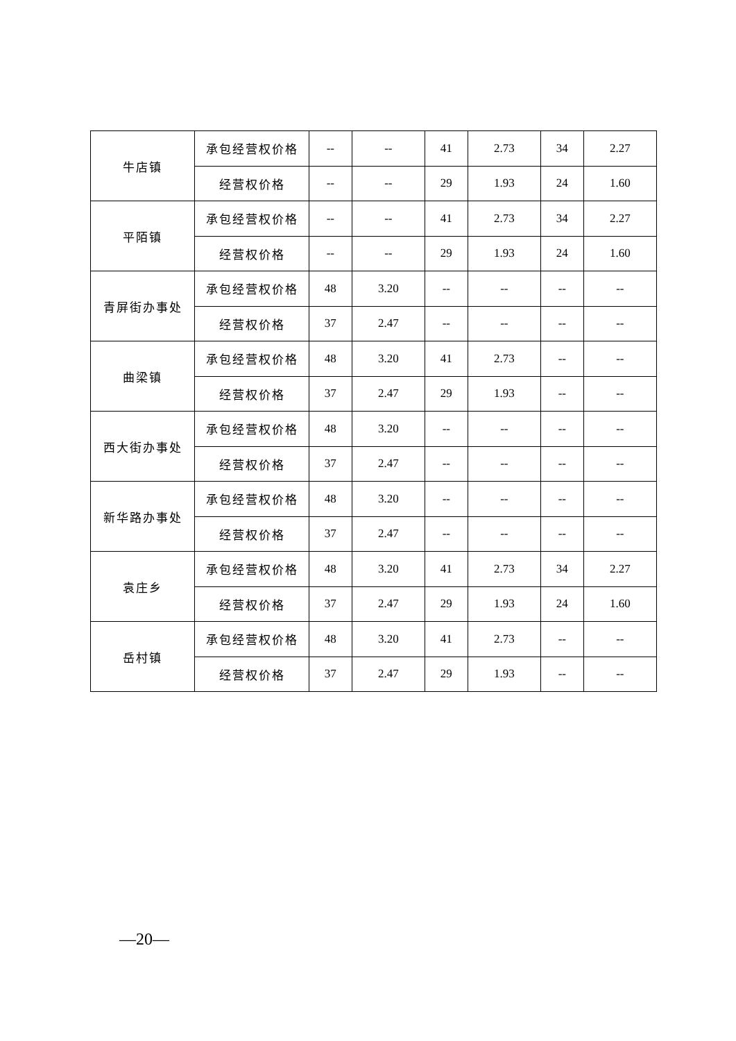| 牛店镇 | 承包经营权价格 | -- | -- | 41 | 2.73 | 34 | 2.27 |
| | 经营权价格 | -- | -- | 29 | 1.93 | 24 | 1.60 |
| 平陌镇 | 承包经营权价格 | -- | -- | 41 | 2.73 | 34 | 2.27 |
| | 经营权价格 | -- | -- | 29 | 1.93 | 24 | 1.60 |
| 青屏街办事处 | 承包经营权价格 | 48 | 3.20 | -- | -- | -- | -- |
| | 经营权价格 | 37 | 2.47 | -- | -- | -- | -- |
| 曲梁镇 | 承包经营权价格 | 48 | 3.20 | 41 | 2.73 | -- | -- |
| | 经营权价格 | 37 | 2.47 | 29 | 1.93 | -- | -- |
| 西大街办事处 | 承包经营权价格 | 48 | 3.20 | -- | -- | -- | -- |
| | 经营权价格 | 37 | 2.47 | -- | -- | -- | -- |
| 新华路办事处 | 承包经营权价格 | 48 | 3.20 | -- | -- | -- | -- |
| | 经营权价格 | 37 | 2.47 | -- | -- | -- | -- |
| 袁庄乡 | 承包经营权价格 | 48 | 3.20 | 41 | 2.73 | 34 | 2.27 |
| | 经营权价格 | 37 | 2.47 | 29 | 1.93 | 24 | 1.60 |
| 岳村镇 | 承包经营权价格 | 48 | 3.20 | 41 | 2.73 | -- | -- |
| | 经营权价格 | 37 | 2.47 | 29 | 1.93 | -- | -- |
—20—